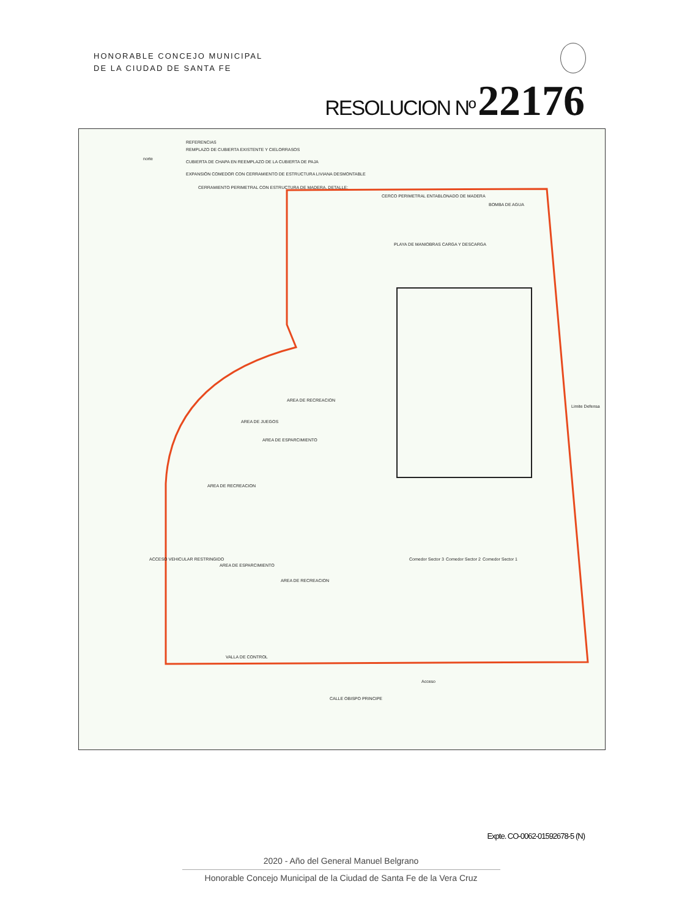HONORABLE CONCEJO MUNICIPAL
DE LA CIUDAD DE SANTA FE
RESOLUCION Nº 22176
REFERENCIAS
REMPLAZO DE CUBIERTA EXISTENTE Y CIELORRASOS
CUBIERTA DE CHAPA EN REEMPLAZO DE LA CUBIERTA DE PAJA
EXPANSIÓN COMEDOR CON CERRAMIENTO DE ESTRUCTURA LIVIANA DESMONTABLE
CERRAMIENTO PERIMETRAL CON ESTRUCTURA DE MADERA. DETALLE:
norte
CERCO PERIMETRAL ENTABLONADO DE MADERA
BOMBA DE AGUA
PLAYA DE MANIOBRAS CARGA Y DESCARGA
AREA DE RECREACION
AREA DE JUEGOS
AREA DE ESPARCIMIENTO
AREA DE RECREACION
AREA DE ESPARCIMIENTO
AREA DE RECREACION
VALLA DE CONTROL
CALLE OBISPO PRINCIPE
Acceso
Comedor Sector 3 Comedor Sector 2 Comedor Sector 1
ACCESO VEHICULAR RESTRINGIDO
Limite Defensa
Expte. CO-0062-01592678-5 (N)
2020 - Año del General Manuel Belgrano
Honorable Concejo Municipal de la Ciudad de Santa Fe de la Vera Cruz